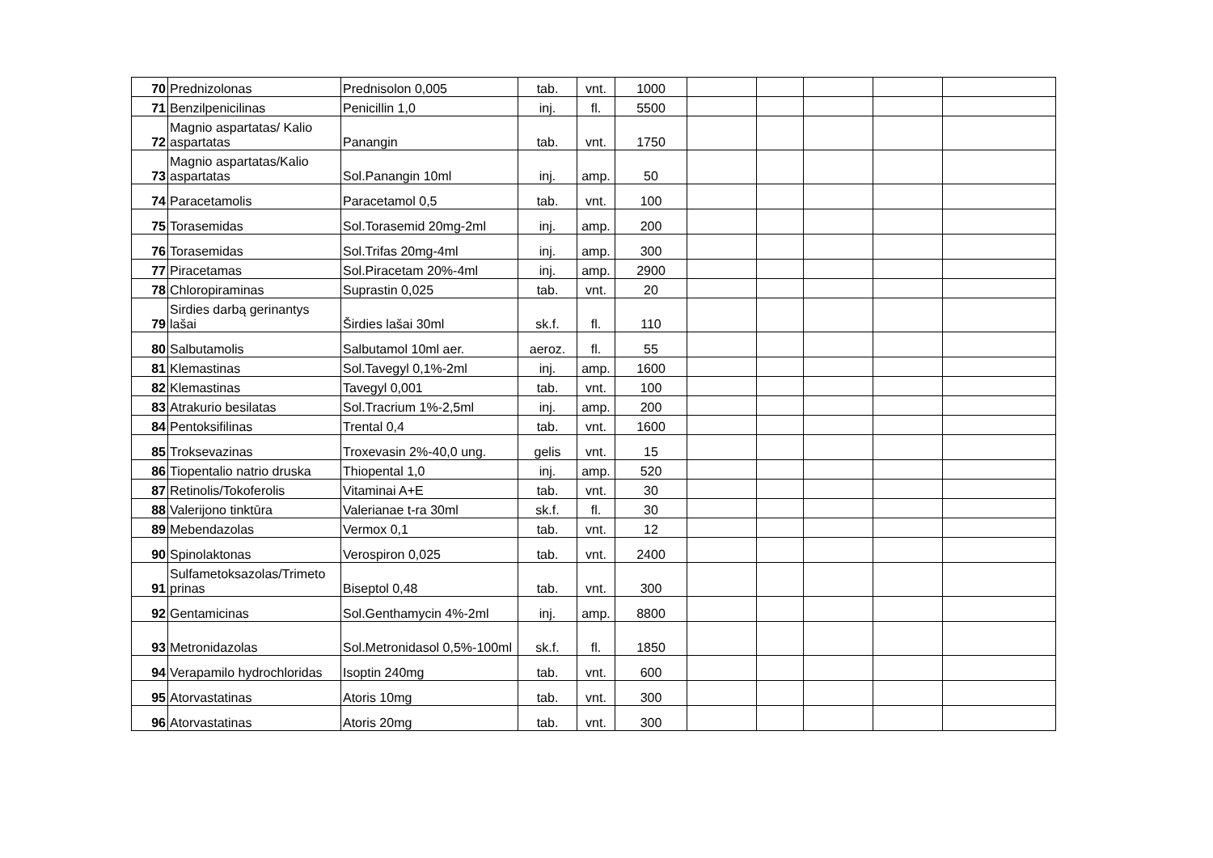| 70 | Prednizolonas | Prednisolon 0,005 | tab. | vnt. | 1000 | | | | | |
| 71 | Benzilpenicilinas | Penicillin 1,0 | inj. | fl. | 5500 | | | | | |
| 72 | Magnio aspartatas/ Kalio aspartatas | Panangin | tab. | vnt. | 1750 | | | | | |
| 73 | Magnio aspartatas/Kalio aspartatas | Sol.Panangin 10ml | inj. | amp. | 50 | | | | | |
| 74 | Paracetamolis | Paracetamol 0,5 | tab. | vnt. | 100 | | | | | |
| 75 | Torasemidas | Sol.Torasemid 20mg-2ml | inj. | amp. | 200 | | | | | |
| 76 | Torasemidas | Sol.Trifas 20mg-4ml | inj. | amp. | 300 | | | | | |
| 77 | Piracetamas | Sol.Piracetam 20%-4ml | inj. | amp. | 2900 | | | | | |
| 78 | Chloropiraminas | Suprastin 0,025 | tab. | vnt. | 20 | | | | | |
| 79 | Sirdies darbą gerinantys lašai | Širdies lašai 30ml | sk.f. | fl. | 110 | | | | | |
| 80 | Salbutamolis | Salbutamol 10ml aer. | aeroz. | fl. | 55 | | | | | |
| 81 | Klemastinas | Sol.Tavegyl 0,1%-2ml | inj. | amp. | 1600 | | | | | |
| 82 | Klemastinas | Tavegyl 0,001 | tab. | vnt. | 100 | | | | | |
| 83 | Atrakurio besilatas | Sol.Tracrium 1%-2,5ml | inj. | amp. | 200 | | | | | |
| 84 | Pentoksifilinas | Trental 0,4 | tab. | vnt. | 1600 | | | | | |
| 85 | Troksevazinas | Troxevasin 2%-40,0 ung. | gelis | vnt. | 15 | | | | | |
| 86 | Tiopentalio natrio druska | Thiopental 1,0 | inj. | amp. | 520 | | | | | |
| 87 | Retinolis/Tokoferolis | Vitaminai A+E | tab. | vnt. | 30 | | | | | |
| 88 | Valerijono tinktūra | Valerianae t-ra 30ml | sk.f. | fl. | 30 | | | | | |
| 89 | Mebendazolas | Vermox 0,1 | tab. | vnt. | 12 | | | | | |
| 90 | Spinolaktonas | Verospiron 0,025 | tab. | vnt. | 2400 | | | | | |
| 91 | Sulfametoksazolas/Trimeto prinas | Biseptol 0,48 | tab. | vnt. | 300 | | | | | |
| 92 | Gentamicinas | Sol.Genthamycin 4%-2ml | inj. | amp. | 8800 | | | | | |
| 93 | Metronidazolas | Sol.Metronidasol 0,5%-100ml | sk.f. | fl. | 1850 | | | | | |
| 94 | Verapamilo hydrochloridas | Isoptin 240mg | tab. | vnt. | 600 | | | | | |
| 95 | Atorvastatinas | Atoris 10mg | tab. | vnt. | 300 | | | | | |
| 96 | Atorvastatinas | Atoris 20mg | tab. | vnt. | 300 | | | | | |